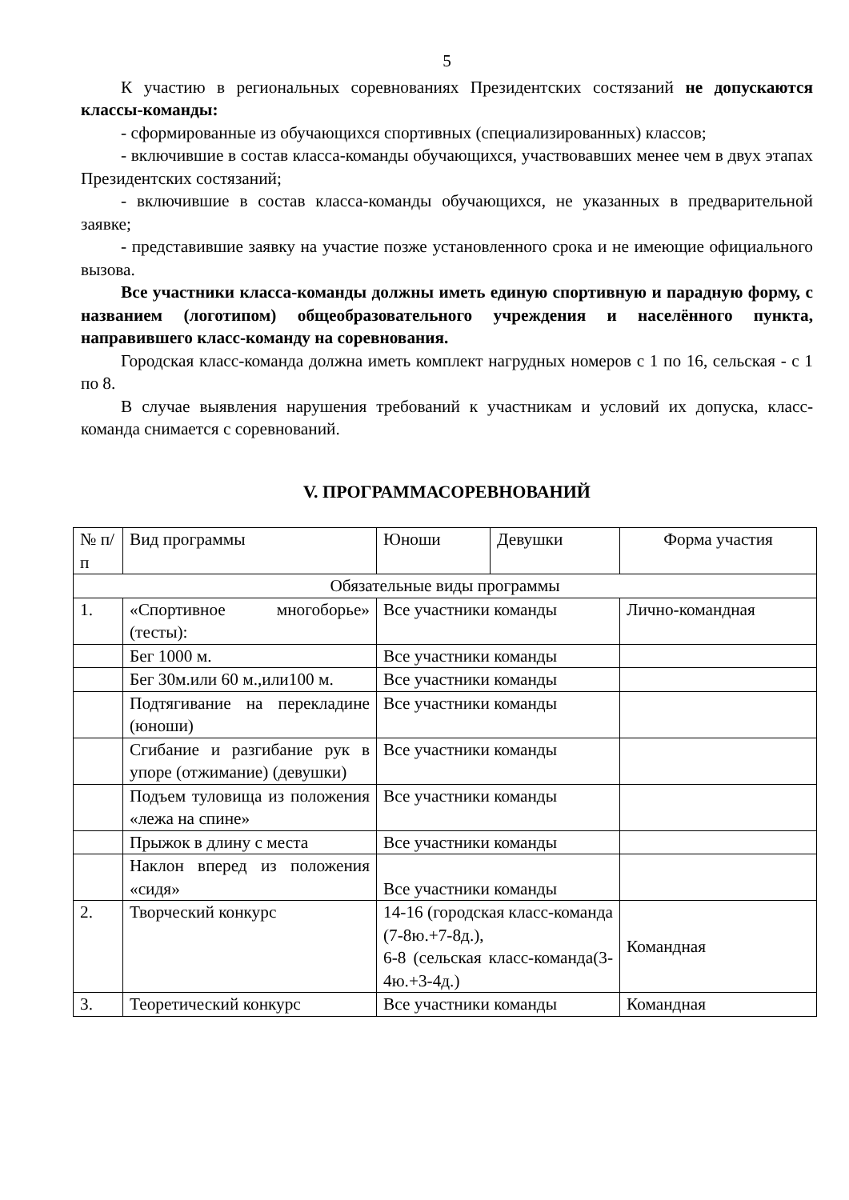5
К участию в региональных соревнованиях Президентских состязаний не допускаются классы-команды:
- сформированные из обучающихся спортивных (специализированных) классов;
- включившие в состав класса-команды обучающихся, участвовавших менее чем в двух этапах Президентских состязаний;
- включившие в состав класса-команды обучающихся, не указанных в предварительной заявке;
- представившие заявку на участие позже установленного срока и не имеющие официального вызова.
Все участники класса-команды должны иметь единую спортивную и парадную форму, с названием (логотипом) общеобразовательного учреждения и населённого пункта, направившего класс-команду на соревнования.
Городская класс-команда должна иметь комплект нагрудных номеров с 1 по 16, сельская - с 1 по 8.
В случае выявления нарушения требований к участникам и условий их допуска, класс-команда снимается с соревнований.
V. ПРОГРАММАСОРЕВНОВАНИЙ
| № п/п | Вид программы | Юноши | Девушки | Форма участия |
| Обязательные виды программы | | | | |
| 1. | «Спортивное многоборье» (тесты): | Все участники команды | | Лично-командная |
| | Бег 1000 м. | Все участники команды | | |
| | Бег 30м.или 60 м.,или100 м. | Все участники команды | | |
| | Подтягивание на перекладине (юноши) | Все участники команды | | |
| | Сгибание и разгибание рук в упоре (отжимание) (девушки) | Все участники команды | | |
| | Подъем туловища из положения «лежа на спине» | Все участники команды | | |
| | Прыжок в длину с места | Все участники команды | | |
| | Наклон вперед из положения «сидя» | Все участники команды | | |
| 2. | Творческий конкурс | 14-16 (городская класс-команда (7-8ю.+7-8д.), 6-8 (сельская класс-команда(3-4ю.+3-4д.) | | Командная |
| 3. | Теоретический конкурс | Все участники команды | | Командная |